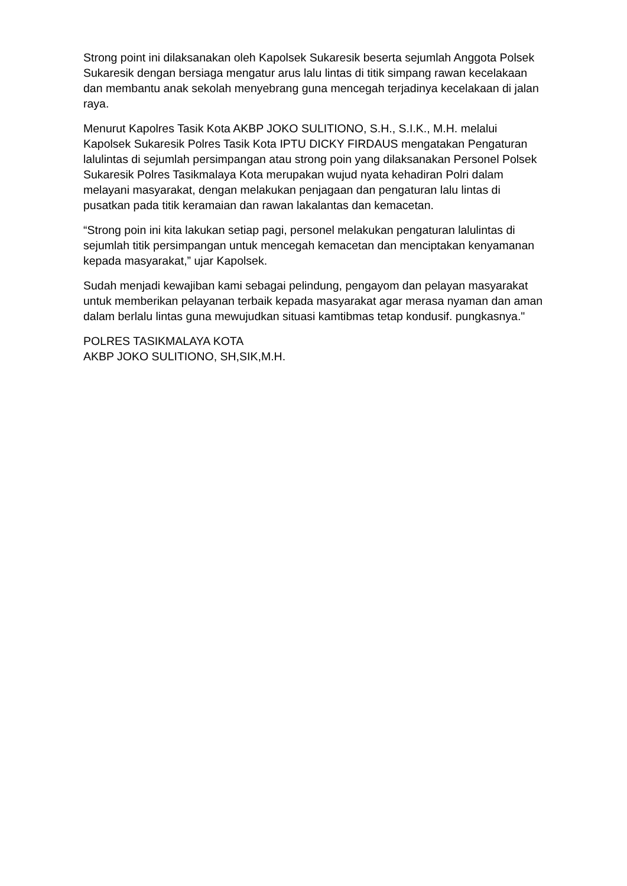Strong point ini dilaksanakan oleh Kapolsek Sukaresik beserta sejumlah Anggota Polsek Sukaresik dengan bersiaga mengatur arus lalu lintas di titik simpang rawan kecelakaan dan membantu anak sekolah menyebrang guna mencegah terjadinya kecelakaan di jalan raya.
Menurut Kapolres Tasik Kota AKBP JOKO SULITIONO, S.H., S.I.K., M.H. melalui Kapolsek Sukaresik Polres Tasik Kota IPTU DICKY FIRDAUS mengatakan Pengaturan lalulintas di sejumlah persimpangan atau strong poin yang dilaksanakan Personel Polsek Sukaresik Polres Tasikmalaya Kota merupakan wujud nyata kehadiran Polri dalam melayani masyarakat, dengan melakukan penjagaan dan pengaturan lalu lintas di pusatkan pada titik keramaian dan rawan lakalantas dan kemacetan.
“Strong poin ini kita lakukan setiap pagi, personel melakukan pengaturan lalulintas di sejumlah titik persimpangan untuk mencegah kemacetan dan menciptakan kenyamanan kepada masyarakat,” ujar Kapolsek.
Sudah menjadi kewajiban kami sebagai pelindung, pengayom dan pelayan masyarakat untuk memberikan pelayanan terbaik kepada masyarakat agar merasa nyaman dan aman dalam berlalu lintas guna mewujudkan situasi kamtibmas tetap kondusif. pungkasnya."
POLRES TASIKMALAYA KOTA
AKBP JOKO SULITIONO, SH,SIK,M.H.